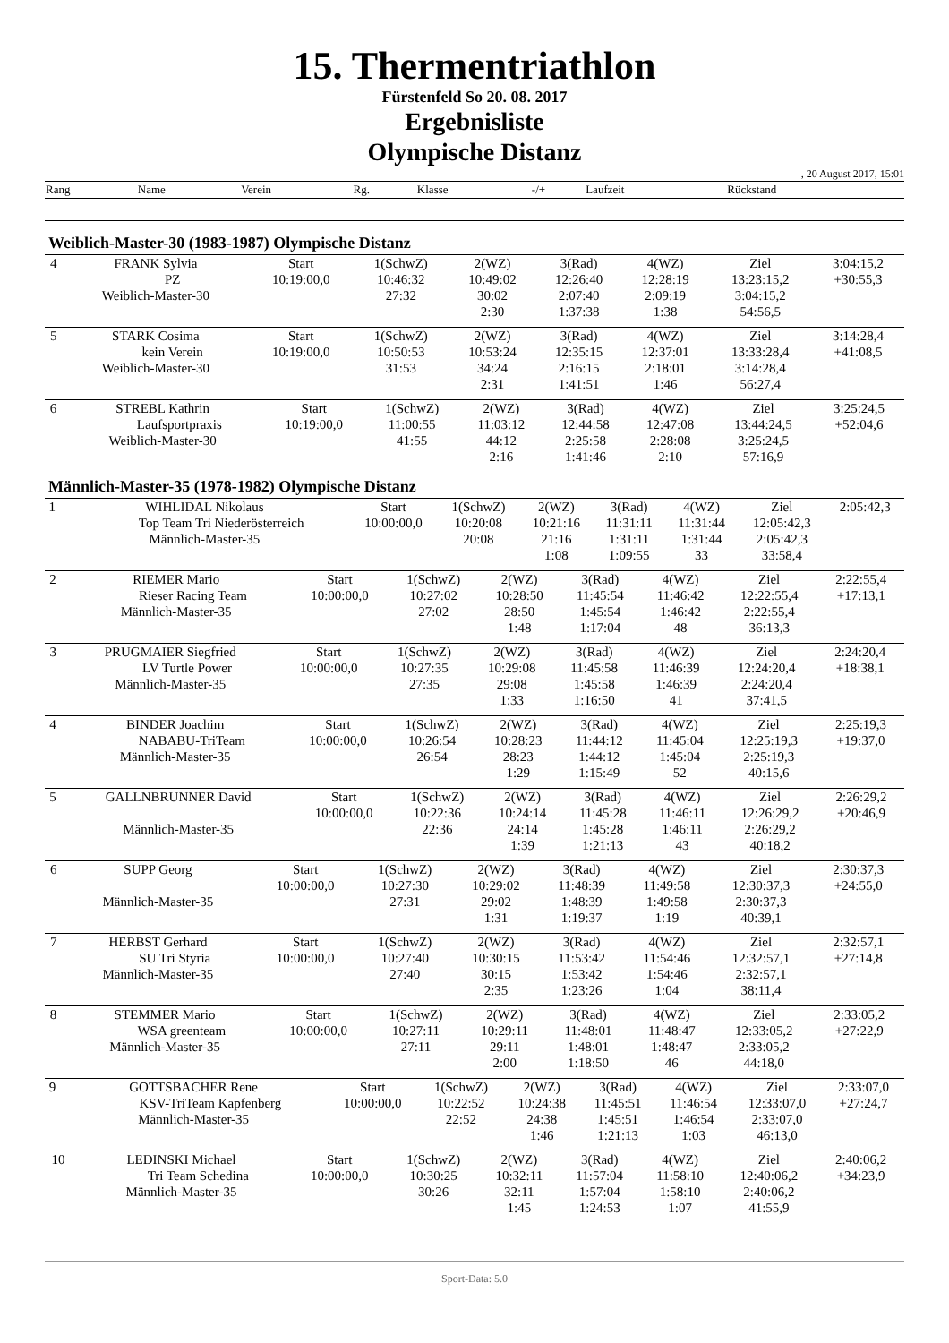15. Thermentriathlon
Fürstenfeld So 20. 08. 2017
Ergebnisliste
Olympische Distanz
, 20 August 2017, 15:01
| Rang | Name | Verein | Rg. | Klasse | -/+ | Laufzeit | Rückstand |
Weiblich-Master-30 (1983-1987) Olympische Distanz
| 4 | FRANK Sylvia | Start | 1(SchwZ) | 2(WZ) | 3(Rad) | 4(WZ) | Ziel | 3:04:15,2 |
| | PZ | 10:19:00,0 | 10:46:32 | 10:49:02 | 12:26:40 | 12:28:19 | 13:23:15,2 | +30:55,3 |
| | Weiblich-Master-30 | | 27:32 | 30:02 | 2:07:40 | 2:09:19 | 3:04:15,2 | |
| | | | | 2:30 | 1:37:38 | 1:38 | 54:56,5 | |
| 5 | STARK Cosima | Start | 1(SchwZ) | 2(WZ) | 3(Rad) | 4(WZ) | Ziel | 3:14:28,4 |
| | kein Verein | 10:19:00,0 | 10:50:53 | 10:53:24 | 12:35:15 | 12:37:01 | 13:33:28,4 | +41:08,5 |
| | Weiblich-Master-30 | | 31:53 | 34:24 | 2:16:15 | 2:18:01 | 3:14:28,4 | |
| | | | | 2:31 | 1:41:51 | 1:46 | 56:27,4 | |
| 6 | STREBL Kathrin | Start | 1(SchwZ) | 2(WZ) | 3(Rad) | 4(WZ) | Ziel | 3:25:24,5 |
| | Laufsportpraxis | 10:19:00,0 | 11:00:55 | 11:03:12 | 12:44:58 | 12:47:08 | 13:44:24,5 | +52:04,6 |
| | Weiblich-Master-30 | | 41:55 | 44:12 | 2:25:58 | 2:28:08 | 3:25:24,5 | |
| | | | | 2:16 | 1:41:46 | 2:10 | 57:16,9 | |
Männlich-Master-35 (1978-1982) Olympische Distanz
| 1 | WIHLIDAL Nikolaus | Start | 1(SchwZ) | 2(WZ) | 3(Rad) | 4(WZ) | Ziel | 2:05:42,3 |
| | Top Team Tri Niederösterreich | 10:00:00,0 | 10:20:08 | 10:21:16 | 11:31:11 | 11:31:44 | 12:05:42,3 | |
| | Männlich-Master-35 | | 20:08 | 21:16 | 1:31:11 | 1:31:44 | 2:05:42,3 | |
| | | | | 1:08 | 1:09:55 | 33 | 33:58,4 | |
| 2 | RIEMER Mario | Start | 1(SchwZ) | 2(WZ) | 3(Rad) | 4(WZ) | Ziel | 2:22:55,4 |
| | Rieser Racing Team | 10:00:00,0 | 10:27:02 | 10:28:50 | 11:45:54 | 11:46:42 | 12:22:55,4 | +17:13,1 |
| | Männlich-Master-35 | | 27:02 | 28:50 | 1:45:54 | 1:46:42 | 2:22:55,4 | |
| | | | | 1:48 | 1:17:04 | 48 | 36:13,3 | |
| 3 | PRUGMAIER Siegfried | Start | 1(SchwZ) | 2(WZ) | 3(Rad) | 4(WZ) | Ziel | 2:24:20,4 |
| | LV Turtle Power | 10:00:00,0 | 10:27:35 | 10:29:08 | 11:45:58 | 11:46:39 | 12:24:20,4 | +18:38,1 |
| | Männlich-Master-35 | | 27:35 | 29:08 | 1:45:58 | 1:46:39 | 2:24:20,4 | |
| | | | | 1:33 | 1:16:50 | 41 | 37:41,5 | |
| 4 | BINDER Joachim | Start | 1(SchwZ) | 2(WZ) | 3(Rad) | 4(WZ) | Ziel | 2:25:19,3 |
| | NABABU-TriTeam | 10:00:00,0 | 10:26:54 | 10:28:23 | 11:44:12 | 11:45:04 | 12:25:19,3 | +19:37,0 |
| | Männlich-Master-35 | | 26:54 | 28:23 | 1:44:12 | 1:45:04 | 2:25:19,3 | |
| | | | | 1:29 | 1:15:49 | 52 | 40:15,6 | |
| 5 | GALLNBRUNNER David | Start | 1(SchwZ) | 2(WZ) | 3(Rad) | 4(WZ) | Ziel | 2:26:29,2 |
| | | 10:00:00,0 | 10:22:36 | 10:24:14 | 11:45:28 | 11:46:11 | 12:26:29,2 | +20:46,9 |
| | Männlich-Master-35 | | 22:36 | 24:14 | 1:45:28 | 1:46:11 | 2:26:29,2 | |
| | | | | 1:39 | 1:21:13 | 43 | 40:18,2 | |
| 6 | SUPP Georg | Start | 1(SchwZ) | 2(WZ) | 3(Rad) | 4(WZ) | Ziel | 2:30:37,3 |
| | | 10:00:00,0 | 10:27:30 | 10:29:02 | 11:48:39 | 11:49:58 | 12:30:37,3 | +24:55,0 |
| | Männlich-Master-35 | | 27:31 | 29:02 | 1:48:39 | 1:49:58 | 2:30:37,3 | |
| | | | | 1:31 | 1:19:37 | 1:19 | 40:39,1 | |
| 7 | HERBST Gerhard | Start | 1(SchwZ) | 2(WZ) | 3(Rad) | 4(WZ) | Ziel | 2:32:57,1 |
| | SU Tri Styria | 10:00:00,0 | 10:27:40 | 10:30:15 | 11:53:42 | 11:54:46 | 12:32:57,1 | +27:14,8 |
| | Männlich-Master-35 | | 27:40 | 30:15 | 1:53:42 | 1:54:46 | 2:32:57,1 | |
| | | | | 2:35 | 1:23:26 | 1:04 | 38:11,4 | |
| 8 | STEMMER Mario | Start | 1(SchwZ) | 2(WZ) | 3(Rad) | 4(WZ) | Ziel | 2:33:05,2 |
| | WSA greenteam | 10:00:00,0 | 10:27:11 | 10:29:11 | 11:48:01 | 11:48:47 | 12:33:05,2 | +27:22,9 |
| | Männlich-Master-35 | | 27:11 | 29:11 | 1:48:01 | 1:48:47 | 2:33:05,2 | |
| | | | | 2:00 | 1:18:50 | 46 | 44:18,0 | |
| 9 | GOTTSBACHER Rene | Start | 1(SchwZ) | 2(WZ) | 3(Rad) | 4(WZ) | Ziel | 2:33:07,0 |
| | KSV-TriTeam Kapfenberg | 10:00:00,0 | 10:22:52 | 10:24:38 | 11:45:51 | 11:46:54 | 12:33:07,0 | +27:24,7 |
| | Männlich-Master-35 | | 22:52 | 24:38 | 1:45:51 | 1:46:54 | 2:33:07,0 | |
| | | | | 1:46 | 1:21:13 | 1:03 | 46:13,0 | |
| 10 | LEDINSKI Michael | Start | 1(SchwZ) | 2(WZ) | 3(Rad) | 4(WZ) | Ziel | 2:40:06,2 |
| | Tri Team Schedina | 10:00:00,0 | 10:30:25 | 10:32:11 | 11:57:04 | 11:58:10 | 12:40:06,2 | +34:23,9 |
| | Männlich-Master-35 | | 30:26 | 32:11 | 1:57:04 | 1:58:10 | 2:40:06,2 | |
| | | | | 1:45 | 1:24:53 | 1:07 | 41:55,9 | |
Sport-Data: 5.0